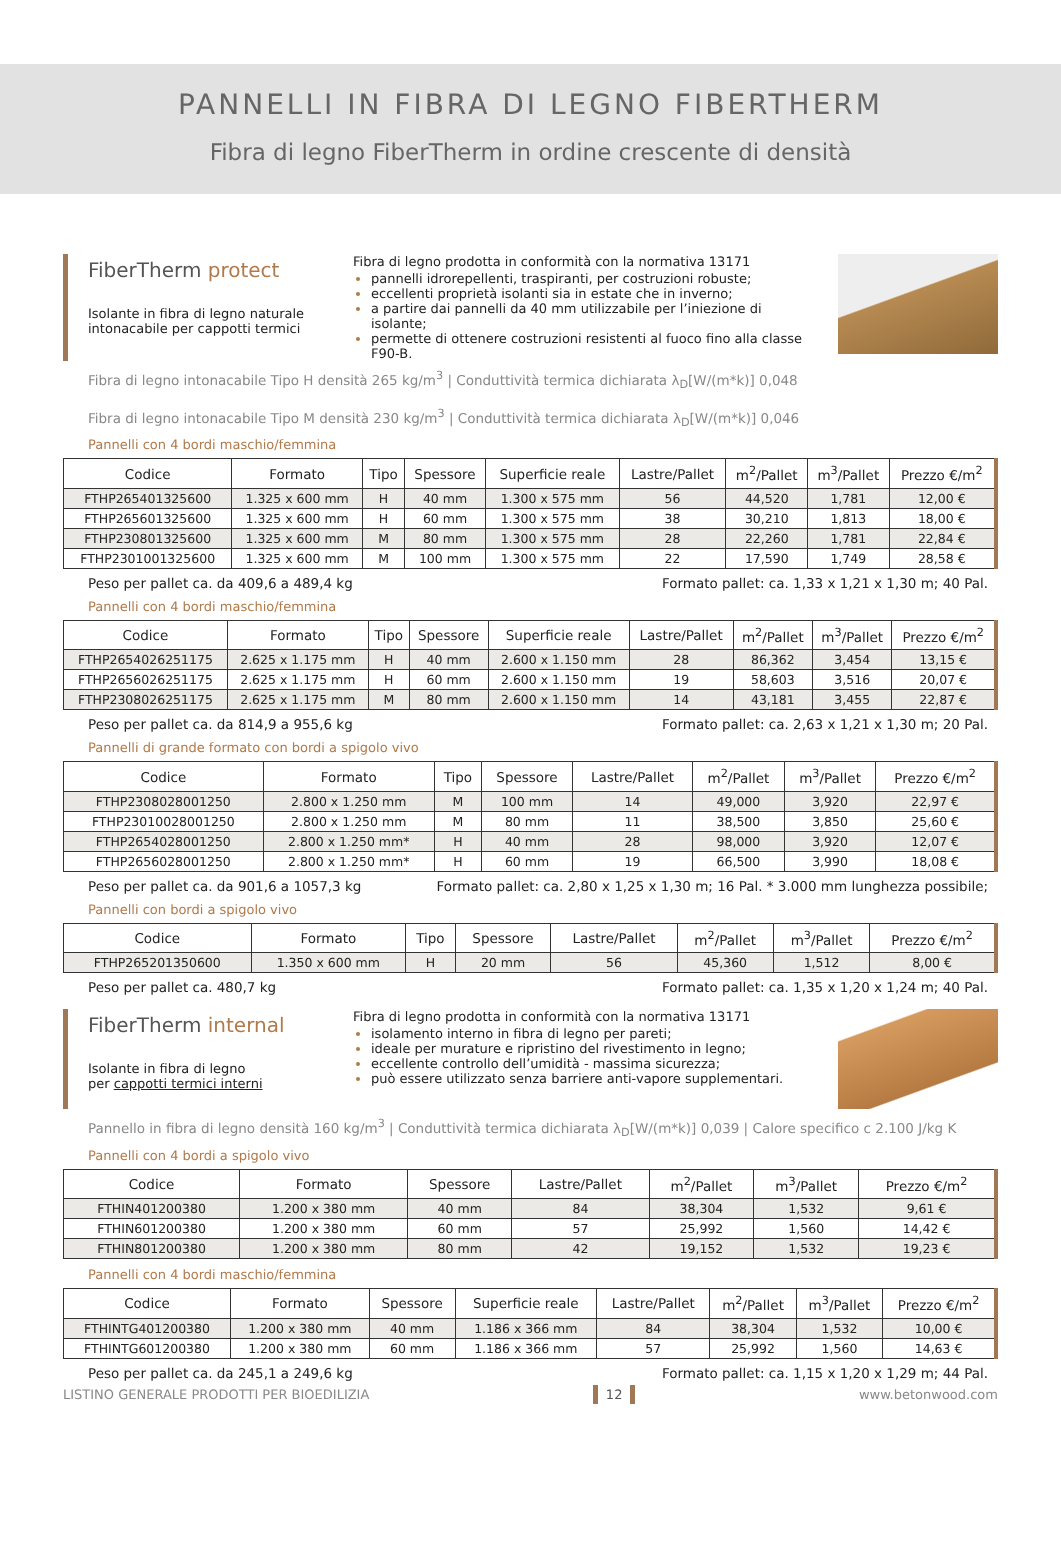PANNELLI IN FIBRA DI LEGNO FIBERTHERM
Fibra di legno FiberTherm in ordine crescente di densità
FiberTherm protect
Isolante in fibra di legno naturale intonacabile per cappotti termici
Fibra di legno prodotta in conformità con la normativa 13171
pannelli idrorepellenti, traspiranti, per costruzioni robuste;
eccellenti proprietà isolanti sia in estate che in inverno;
a partire dai pannelli da 40 mm utilizzabile per l’iniezione di isolante;
permette di ottenere costruzioni resistenti al fuoco fino alla classe F90-B.
Fibra di legno intonacabile Tipo H densità 265 kg/m<sup>3</sup> | Conduttività termica dichiarata λ<sub>D</sub>[W/(m*k)] 0,048
Fibra di legno intonacabile Tipo M densità 230 kg/m<sup>3</sup> | Conduttività termica dichiarata λ<sub>D</sub>[W/(m*k)] 0,046
Pannelli con 4 bordi maschio/femmina
| Codice | Formato | Tipo | Spessore | Superficie reale | Lastre/Pallet | m<sup>2</sup>/Pallet | m<sup>3</sup>/Pallet | Prezzo €/m<sup>2</sup> |
| --- | --- | --- | --- | --- | --- | --- | --- | --- |
| FTHP265401325600 | 1.325 x 600 mm | H | 40 mm | 1.300 x 575 mm | 56 | 44,520 | 1,781 | 12,00 € |
| FTHP265601325600 | 1.325 x 600 mm | H | 60 mm | 1.300 x 575 mm | 38 | 30,210 | 1,813 | 18,00 € |
| FTHP230801325600 | 1.325 x 600 mm | M | 80 mm | 1.300 x 575 mm | 28 | 22,260 | 1,781 | 22,84 € |
| FTHP2301001325600 | 1.325 x 600 mm | M | 100 mm | 1.300 x 575 mm | 22 | 17,590 | 1,749 | 28,58 € |
Peso per pallet ca. da 409,6 a 489,4 kg Formato pallet: ca. 1,33 x 1,21 x 1,30 m; 40 Pal.
Pannelli con 4 bordi maschio/femmina
| Codice | Formato | Tipo | Spessore | Superficie reale | Lastre/Pallet | m<sup>2</sup>/Pallet | m<sup>3</sup>/Pallet | Prezzo €/m<sup>2</sup> |
| --- | --- | --- | --- | --- | --- | --- | --- | --- |
| FTHP2654026251175 | 2.625 x 1.175 mm | H | 40 mm | 2.600 x 1.150 mm | 28 | 86,362 | 3,454 | 13,15 € |
| FTHP2656026251175 | 2.625 x 1.175 mm | H | 60 mm | 2.600 x 1.150 mm | 19 | 58,603 | 3,516 | 20,07 € |
| FTHP2308026251175 | 2.625 x 1.175 mm | M | 80 mm | 2.600 x 1.150 mm | 14 | 43,181 | 3,455 | 22,87 € |
Peso per pallet ca. da 814,9 a 955,6 kg Formato pallet: ca. 2,63 x 1,21 x 1,30 m; 20 Pal.
Pannelli di grande formato con bordi a spigolo vivo
| Codice | Formato | Tipo | Spessore | Lastre/Pallet | m<sup>2</sup>/Pallet | m<sup>3</sup>/Pallet | Prezzo €/m<sup>2</sup> |
| --- | --- | --- | --- | --- | --- | --- | --- |
| FTHP2308028001250 | 2.800 x 1.250 mm | M | 100 mm | 14 | 49,000 | 3,920 | 22,97 € |
| FTHP23010028001250 | 2.800 x 1.250 mm | M | 80 mm | 11 | 38,500 | 3,850 | 25,60 € |
| FTHP2654028001250 | 2.800 x 1.250 mm* | H | 40 mm | 28 | 98,000 | 3,920 | 12,07 € |
| FTHP2656028001250 | 2.800 x 1.250 mm* | H | 60 mm | 19 | 66,500 | 3,990 | 18,08 € |
Peso per pallet ca. da 901,6 a 1057,3 kg Formato pallet: ca. 2,80 x 1,25 x 1,30 m; 16 Pal. * 3.000 mm lunghezza possibile;
Pannelli con bordi a spigolo vivo
| Codice | Formato | Tipo | Spessore | Lastre/Pallet | m<sup>2</sup>/Pallet | m<sup>3</sup>/Pallet | Prezzo €/m<sup>2</sup> |
| --- | --- | --- | --- | --- | --- | --- | --- |
| FTHP265201350600 | 1.350 x 600 mm | H | 20 mm | 56 | 45,360 | 1,512 | 8,00 € |
Peso per pallet ca. 480,7 kg Formato pallet: ca. 1,35 x 1,20 x 1,24 m; 40 Pal.
FiberTherm internal
Isolante in fibra di legno
per cappotti termici interni
Fibra di legno prodotta in conformità con la normativa 13171
isolamento interno in fibra di legno per pareti;
ideale per murature e ripristino del rivestimento in legno;
eccellente controllo dell’umidità - massima sicurezza;
può essere utilizzato senza barriere anti-vapore supplementari.
Pannello in fibra di legno densità 160 kg/m<sup>3</sup> | Conduttività termica dichiarata λ<sub>D</sub>[W/(m*k)] 0,039 | Calore specifico c 2.100 J/kg K
Pannelli con 4 bordi a spigolo vivo
| Codice | Formato | Spessore | Lastre/Pallet | m<sup>2</sup>/Pallet | m<sup>3</sup>/Pallet | Prezzo €/m<sup>2</sup> |
| --- | --- | --- | --- | --- | --- | --- |
| FTHIN401200380 | 1.200 x 380 mm | 40 mm | 84 | 38,304 | 1,532 | 9,61 € |
| FTHIN601200380 | 1.200 x 380 mm | 60 mm | 57 | 25,992 | 1,560 | 14,42 € |
| FTHIN801200380 | 1.200 x 380 mm | 80 mm | 42 | 19,152 | 1,532 | 19,23 € |
Pannelli con 4 bordi maschio/femmina
| Codice | Formato | Spessore | Superficie reale | Lastre/Pallet | m<sup>2</sup>/Pallet | m<sup>3</sup>/Pallet | Prezzo €/m<sup>2</sup> |
| --- | --- | --- | --- | --- | --- | --- | --- |
| FTHINTG401200380 | 1.200 x 380 mm | 40 mm | 1.186 x 366 mm | 84 | 38,304 | 1,532 | 10,00 € |
| FTHINTG601200380 | 1.200 x 380 mm | 60 mm | 1.186 x 366 mm | 57 | 25,992 | 1,560 | 14,63 € |
Peso per pallet ca. da 245,1 a 249,6 kg Formato pallet: ca. 1,15 x 1,20 x 1,29 m; 44 Pal.
LISTINO GENERALE PRODOTTI PER BIOEDILIZIA 12 www.betonwood.com